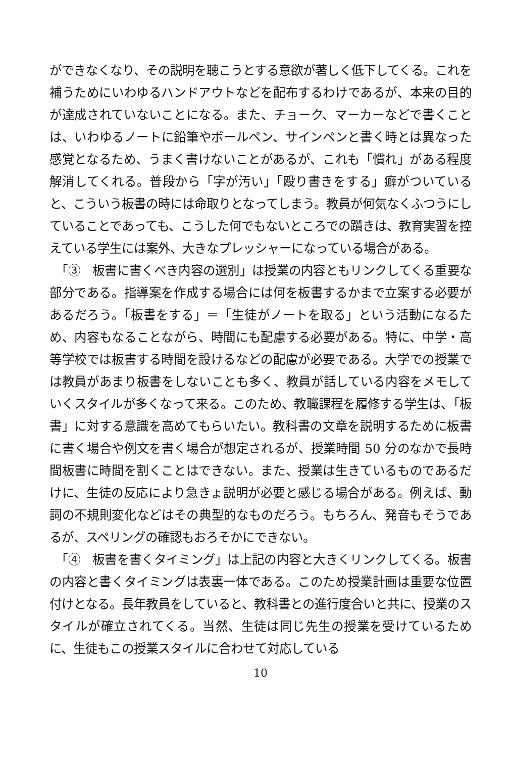ができなくなり、その説明を聴こうとする意欲が著しく低下してくる。これを補うためにいわゆるハンドアウトなどを配布するわけであるが、本来の目的が達成されていないことになる。また、チョーク、マーカーなどで書くことは、いわゆるノートに鉛筆やボールペン、サインペンと書く時とは異なった感覚となるため、うまく書けないことがあるが、これも「慣れ」がある程度解消してくれる。普段から「字が汚い」「殴り書きをする」癖がついていると、こういう板書の時には命取りとなってしまう。教員が何気なくふつうにしていることであっても、こうした何でもないところでの躓きは、教育実習を控えている学生には案外、大きなプレッシャーになっている場合がある。
　「③　板書に書くべき内容の選別」は授業の内容ともリンクしてくる重要な部分である。指導案を作成する場合には何を板書するかまで立案する必要があるだろう。「板書をする」＝「生徒がノートを取る」という活動になるため、内容もなることながら、時間にも配慮する必要がある。特に、中学・高等学校では板書する時間を設けるなどの配慮が必要である。大学での授業では教員があまり板書をしないことも多く、教員が話している内容をメモしていくスタイルが多くなって来る。このため、教職課程を履修する学生は、「板書」に対する意識を高めてもらいたい。教科書の文章を説明するために板書に書く場合や例文を書く場合が想定されるが、授業時間 50 分のなかで長時間板書に時間を割くことはできない。また、授業は生きているものであるだけに、生徒の反応により急きょ説明が必要と感じる場合がある。例えば、動詞の不規則変化などはその典型的なものだろう。もちろん、発音もそうであるが、スペリングの確認もおろそかにできない。
　「④　板書を書くタイミング」は上記の内容と大きくリンクしてくる。板書の内容と書くタイミングは表裏一体である。このため授業計画は重要な位置付けとなる。長年教員をしていると、教科書との進行度合いと共に、授業のスタイルが確立されてくる。当然、生徒は同じ先生の授業を受けているために、生徒もこの授業スタイルに合わせて対応している
10